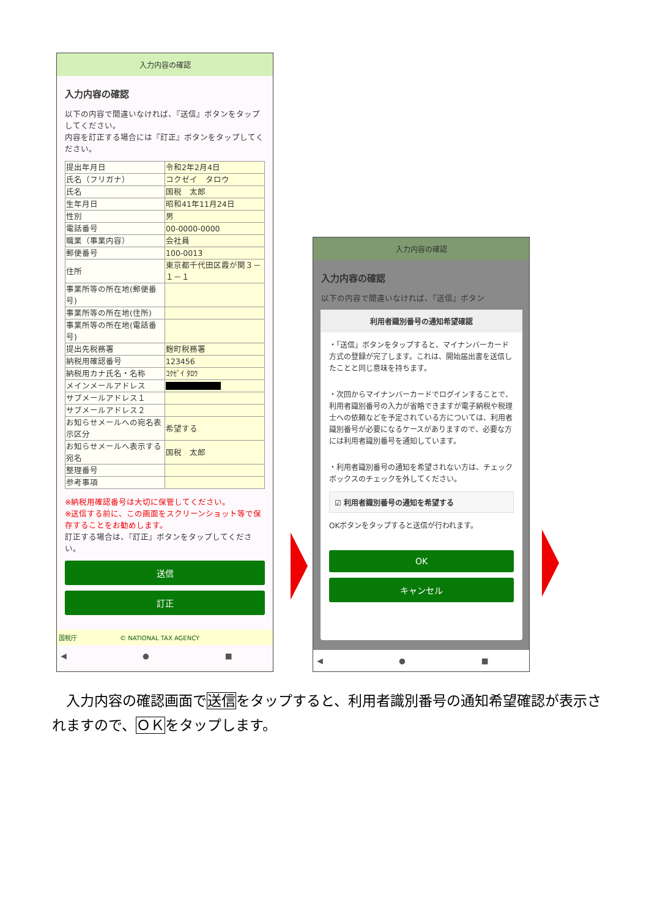入力内容の確認
入力内容の確認
以下の内容で間違いなければ、『送信』ボタンをタップしてください。
内容を訂正する場合には『訂正』ボタンをタップしてください。
| 提出年月日 | 令和2年2月4日 |
| 氏名（フリガナ） | コクゼイ タロウ |
| 氏名 | 国税 太郎 |
| 生年月日 | 昭和41年11月24日 |
| 性別 | 男 |
| 電話番号 | 00-0000-0000 |
| 職業（事業内容） | 会社員 |
| 郵便番号 | 100-0013 |
| 住所 | 東京都千代田区霞が関３－１－１ |
| 事業所等の所在地(郵便番号) | |
| 事業所等の所在地(住所) | |
| 事業所等の所在地(電話番号) | |
| 提出先税務署 | 麹町税務署 |
| 納税用確認番号 | 123456 |
| 納税用カナ氏名・名称 | ｺｸｾﾞｲ ﾀﾛｳ |
| メインメールアドレス | |
| サブメールアドレス１ | |
| サブメールアドレス２ | |
| お知らせメールへの宛名表示区分 | 希望する |
| お知らせメールへ表示する宛名 | 国税 太郎 |
| 整理番号 | |
| 参考事項 | |
※納税用確認番号は大切に保管してください。
※送信する前に、この画面をスクリーンショット等で保存することをお勧めします。
訂正する場合は、『訂正』ボタンをタップしてください。
送信
訂正
国税庁　　　　　　　© NATIONAL TAX AGENCY
◀ ● ■
入力内容の確認
入力内容の確認
以下の内容で間違いなければ、『送信』ボタン
利用者識別番号の通知希望確認
・「送信」ボタンをタップすると、マイナンバーカード方式の登録が完了します。これは、開始届出書を送信したことと同じ意味を持ちます。
・次回からマイナンバーカードでログインすることで、利用者識別番号の入力が省略できますが電子納税や税理士への依頼などを予定されている方については、利用者識別番号が必要になるケースがありますので、必要な方には利用者識別番号を通知しています。
・利用者識別番号の通知を希望されない方は、チェックボックスのチェックを外してください。
☑ 利用者識別番号の通知を希望する
OKボタンをタップすると送信が行われます。
OK
キャンセル
◀ ● ■
　入力内容の確認画面で送信をタップすると、利用者識別番号の通知希望確認が表示されますので、ＯＫをタップします。